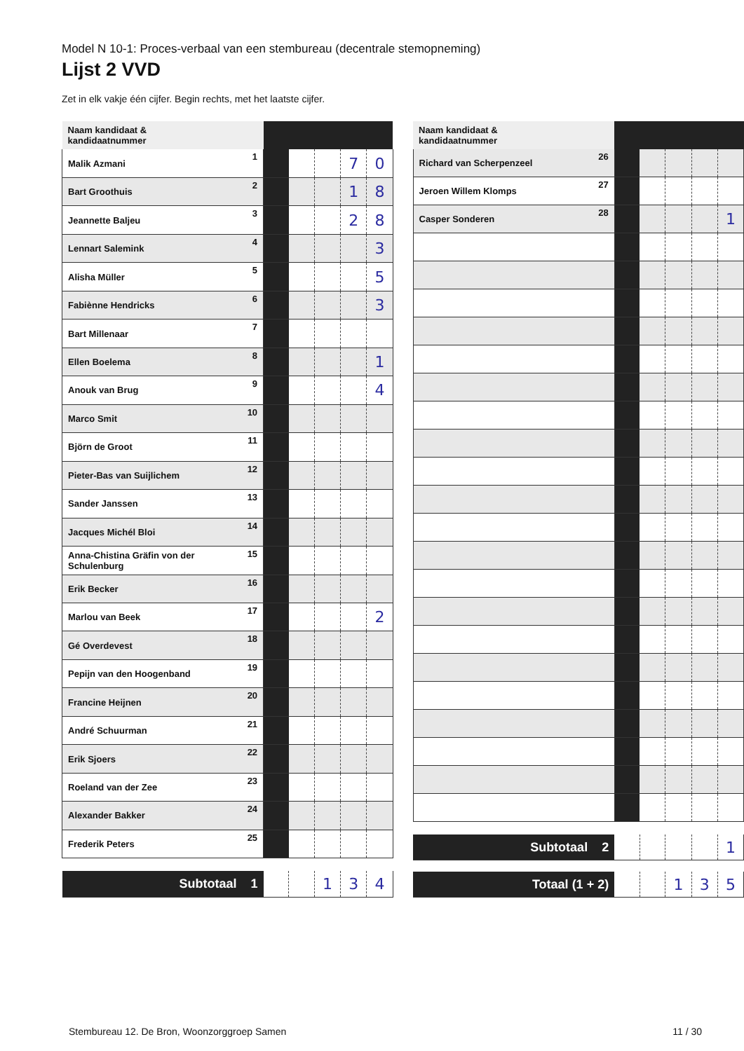Model N 10-1: Proces-verbaal van een stembureau (decentrale stemopneming)
Lijst 2 VVD
Zet in elk vakje één cijfer. Begin rechts, met het laatste cijfer.
| Naam kandidaat & kandidaatnummer | | | | | | |
| --- | --- | --- | --- | --- | --- | --- |
| Malik Azmani | 1 | | | | 7 | 0 |
| Bart Groothuis | 2 | | | | 1 | 8 |
| Jeannette Baljeu | 3 | | | | 2 | 8 |
| Lennart Salemink | 4 | | | | | 3 |
| Alisha Müller | 5 | | | | | 5 |
| Fabiènne Hendricks | 6 | | | | | 3 |
| Bart Millenaar | 7 | | | | | |
| Ellen Boelema | 8 | | | | | 1 |
| Anouk van Brug | 9 | | | | | 4 |
| Marco Smit | 10 | | | | | |
| Björn de Groot | 11 | | | | | |
| Pieter-Bas van Suijlichem | 12 | | | | | |
| Sander Janssen | 13 | | | | | |
| Jacques Michél Bloi | 14 | | | | | |
| Anna-Chistina Gräfin von der Schulenburg | 15 | | | | | |
| Erik Becker | 16 | | | | | |
| Marlou van Beek | 17 | | | | | 2 |
| Gé Overdevest | 18 | | | | | |
| Pepijn van den Hoogenband | 19 | | | | | |
| Francine Heijnen | 20 | | | | | |
| André Schuurman | 21 | | | | | |
| Erik Sjoers | 22 | | | | | |
| Roeland van der Zee | 23 | | | | | |
| Alexander Bakker | 24 | | | | | |
| Frederik Peters | 25 | | | | | |
| Subtotaal 1 | | | | 1 | 3 | 4 |
| Naam kandidaat & kandidaatnummer | | | | | | |
| --- | --- | --- | --- | --- | --- | --- |
| Richard van Scherpenzeel | 26 | | | | | |
| Jeroen Willem Klomps | 27 | | | | | |
| Casper Sonderen | 28 | | | | | 1 |
| Subtotaal 2 | | | | | | 1 |
| Totaal (1 + 2) | | | | 1 | 3 | 5 |
Stembureau 12. De Bron, Woonzorggroep Samen 11 / 30